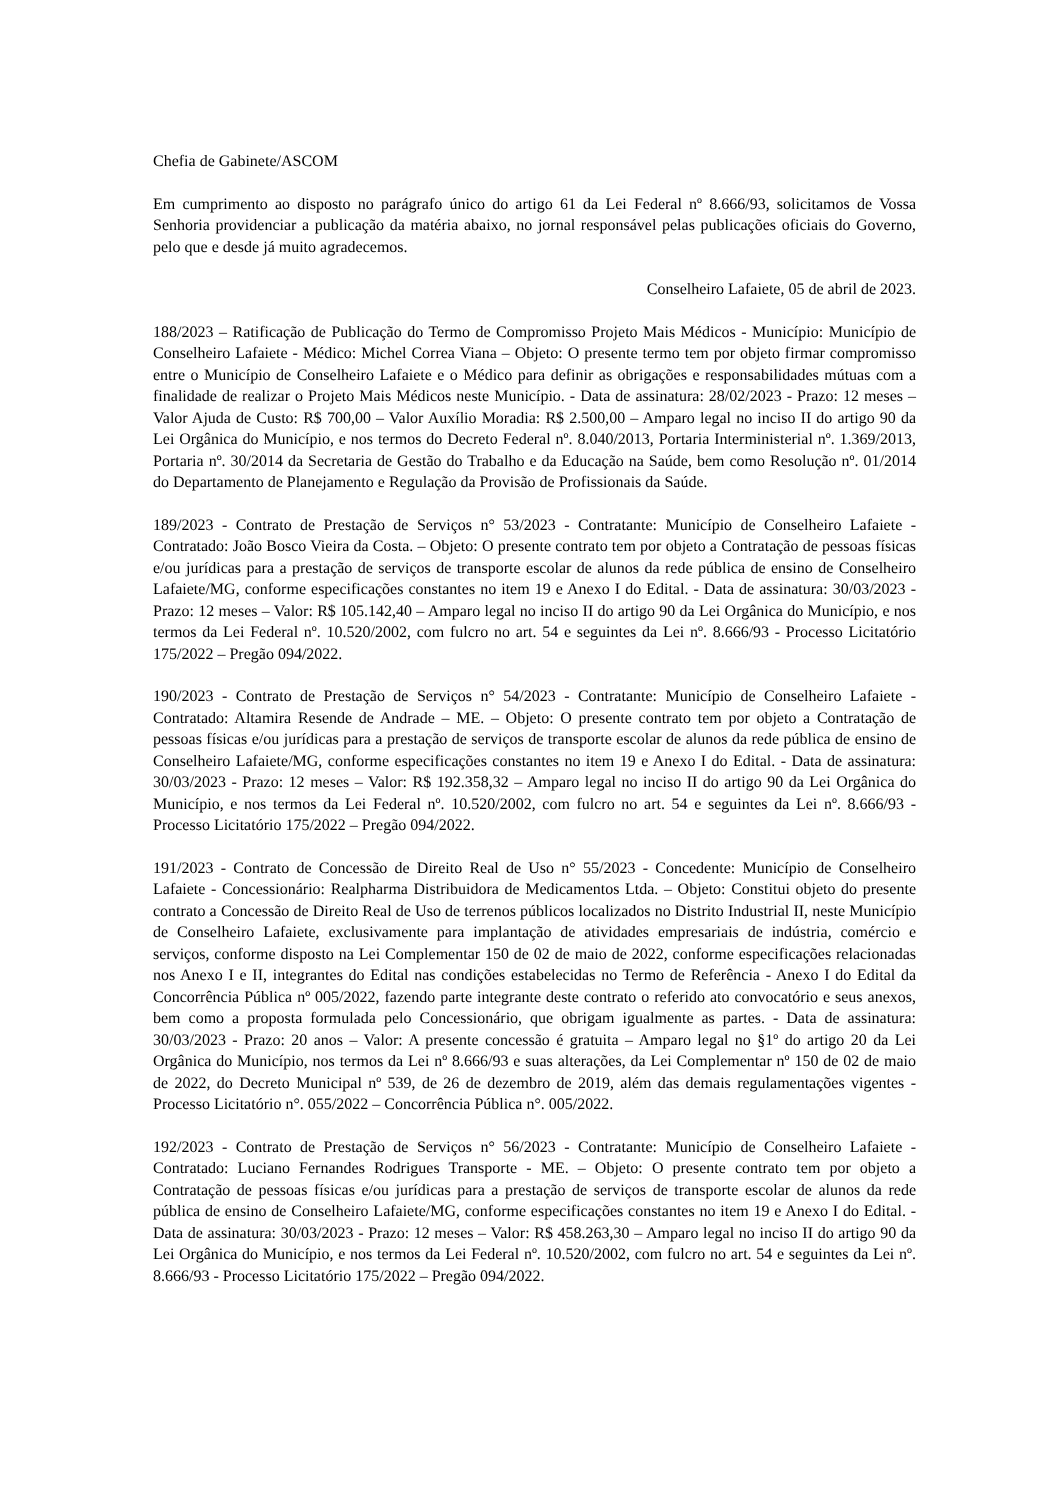Chefia de Gabinete/ASCOM
Em cumprimento ao disposto no parágrafo único do artigo 61 da Lei Federal nº 8.666/93, solicitamos de Vossa Senhoria providenciar a publicação da matéria abaixo, no jornal responsável pelas publicações oficiais do Governo, pelo que e desde já muito agradecemos.
Conselheiro Lafaiete, 05 de abril de 2023.
188/2023 – Ratificação de Publicação do Termo de Compromisso Projeto Mais Médicos - Município: Município de Conselheiro Lafaiete - Médico: Michel Correa Viana – Objeto: O presente termo tem por objeto firmar compromisso entre o Município de Conselheiro Lafaiete e o Médico para definir as obrigações e responsabilidades mútuas com a finalidade de realizar o Projeto Mais Médicos neste Município. - Data de assinatura: 28/02/2023 - Prazo: 12 meses – Valor Ajuda de Custo: R$ 700,00 – Valor Auxílio Moradia: R$ 2.500,00 – Amparo legal no inciso II do artigo 90 da Lei Orgânica do Município, e nos termos do Decreto Federal nº. 8.040/2013, Portaria Interministerial nº. 1.369/2013, Portaria nº. 30/2014 da Secretaria de Gestão do Trabalho e da Educação na Saúde, bem como Resolução nº. 01/2014 do Departamento de Planejamento e Regulação da Provisão de Profissionais da Saúde.
189/2023 - Contrato de Prestação de Serviços n° 53/2023 - Contratante: Município de Conselheiro Lafaiete - Contratado: João Bosco Vieira da Costa. – Objeto: O presente contrato tem por objeto a Contratação de pessoas físicas e/ou jurídicas para a prestação de serviços de transporte escolar de alunos da rede pública de ensino de Conselheiro Lafaiete/MG, conforme especificações constantes no item 19 e Anexo I do Edital. - Data de assinatura: 30/03/2023 - Prazo: 12 meses – Valor: R$ 105.142,40 – Amparo legal no inciso II do artigo 90 da Lei Orgânica do Município, e nos termos da Lei Federal nº. 10.520/2002, com fulcro no art. 54 e seguintes da Lei nº. 8.666/93 - Processo Licitatório 175/2022 – Pregão 094/2022.
190/2023 - Contrato de Prestação de Serviços n° 54/2023 - Contratante: Município de Conselheiro Lafaiete - Contratado: Altamira Resende de Andrade – ME. – Objeto: O presente contrato tem por objeto a Contratação de pessoas físicas e/ou jurídicas para a prestação de serviços de transporte escolar de alunos da rede pública de ensino de Conselheiro Lafaiete/MG, conforme especificações constantes no item 19 e Anexo I do Edital. - Data de assinatura: 30/03/2023 - Prazo: 12 meses – Valor: R$ 192.358,32 – Amparo legal no inciso II do artigo 90 da Lei Orgânica do Município, e nos termos da Lei Federal nº. 10.520/2002, com fulcro no art. 54 e seguintes da Lei nº. 8.666/93 - Processo Licitatório 175/2022 – Pregão 094/2022.
191/2023 - Contrato de Concessão de Direito Real de Uso n° 55/2023 - Concedente: Município de Conselheiro Lafaiete - Concessionário: Realpharma Distribuidora de Medicamentos Ltda. – Objeto: Constitui objeto do presente contrato a Concessão de Direito Real de Uso de terrenos públicos localizados no Distrito Industrial II, neste Município de Conselheiro Lafaiete, exclusivamente para implantação de atividades empresariais de indústria, comércio e serviços, conforme disposto na Lei Complementar 150 de 02 de maio de 2022, conforme especificações relacionadas nos Anexo I e II, integrantes do Edital nas condições estabelecidas no Termo de Referência - Anexo I do Edital da Concorrência Pública nº 005/2022, fazendo parte integrante deste contrato o referido ato convocatório e seus anexos, bem como a proposta formulada pelo Concessionário, que obrigam igualmente as partes. - Data de assinatura: 30/03/2023 - Prazo: 20 anos – Valor: A presente concessão é gratuita – Amparo legal no §1º do artigo 20 da Lei Orgânica do Município, nos termos da Lei nº 8.666/93 e suas alterações, da Lei Complementar nº 150 de 02 de maio de 2022, do Decreto Municipal nº 539, de 26 de dezembro de 2019, além das demais regulamentações vigentes - Processo Licitatório n°. 055/2022 – Concorrência Pública n°. 005/2022.
192/2023 - Contrato de Prestação de Serviços n° 56/2023 - Contratante: Município de Conselheiro Lafaiete - Contratado: Luciano Fernandes Rodrigues Transporte - ME. – Objeto: O presente contrato tem por objeto a Contratação de pessoas físicas e/ou jurídicas para a prestação de serviços de transporte escolar de alunos da rede pública de ensino de Conselheiro Lafaiete/MG, conforme especificações constantes no item 19 e Anexo I do Edital. - Data de assinatura: 30/03/2023 - Prazo: 12 meses – Valor: R$ 458.263,30 – Amparo legal no inciso II do artigo 90 da Lei Orgânica do Município, e nos termos da Lei Federal nº. 10.520/2002, com fulcro no art. 54 e seguintes da Lei nº. 8.666/93 - Processo Licitatório 175/2022 – Pregão 094/2022.